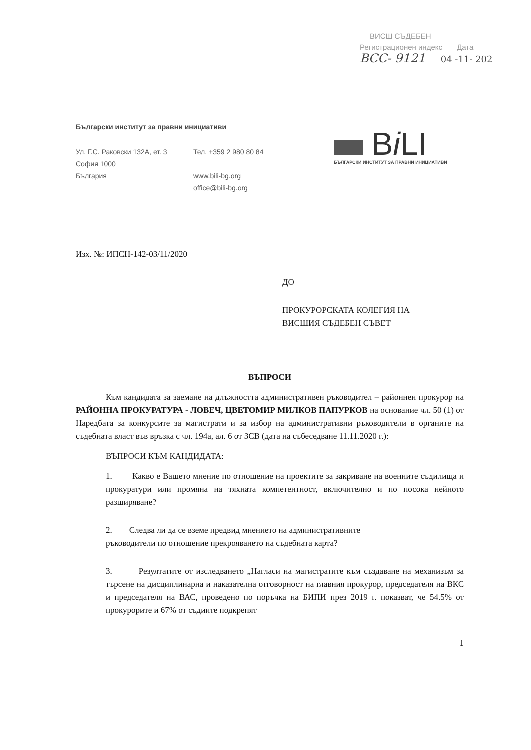ВИСШ СЪДЕБЕН
Регистрационен индекс Дата
ВСС- 9121 04 -11- 202
Български институт за правни инициативи
Ул. Г.С. Раковски 132А, ет. 3
София 1000
България
Тел. +359 2 980 80 84
www.bili-bg.org
office@bili-bg.org
Bi LI
БЪЛГАРСКИ ИНСТИТУТ ЗА ПРАВНИ ИНИЦИАТИВИ
Изх. №: ИПСН-142-03/11/2020
ДО
ПРОКУРОРСКАТА КОЛЕГИЯ НА
ВИСШИЯ СЪДЕБЕН СЪВЕТ
ВЪПРОСИ
Към кандидата за заемане на длъжността административен ръководител – районнен прокурор на РАЙОННА ПРОКУРАТУРА - ЛОВЕЧ, ЦВЕТОМИР МИЛКОВ ПАПУРКОВ на основание чл. 50 (1) от Наредбата за конкурсите за магистрати и за избор на административни ръководители в органите на съдебната власт във връзка с чл. 194а, ал. 6 от ЗСВ (дата на събеседване 11.11.2020 г.):
ВЪПРОСИ КЪМ КАНДИДАТА:
1. Какво е Вашето мнение по отношение на проектите за закриване на военните съдилища и прокуратури или промяна на тяхната компетентност, включително и по посока нейното разширяване?
2. Следва ли да се вземе предвид мнението на административните
ръководители по отношение прекрояването на съдебната карта?
3. Резултатите от изследването „Нагласи на магистратите към създаване на механизъм за търсене на дисциплинарна и наказателна отговорност на главния прокурор, председателя на ВКС и председателя на ВАС, проведено по поръчка на БИПИ през 2019 г. показват, че 54.5% от прокурорите и 67% от съдиите подкрепят
1